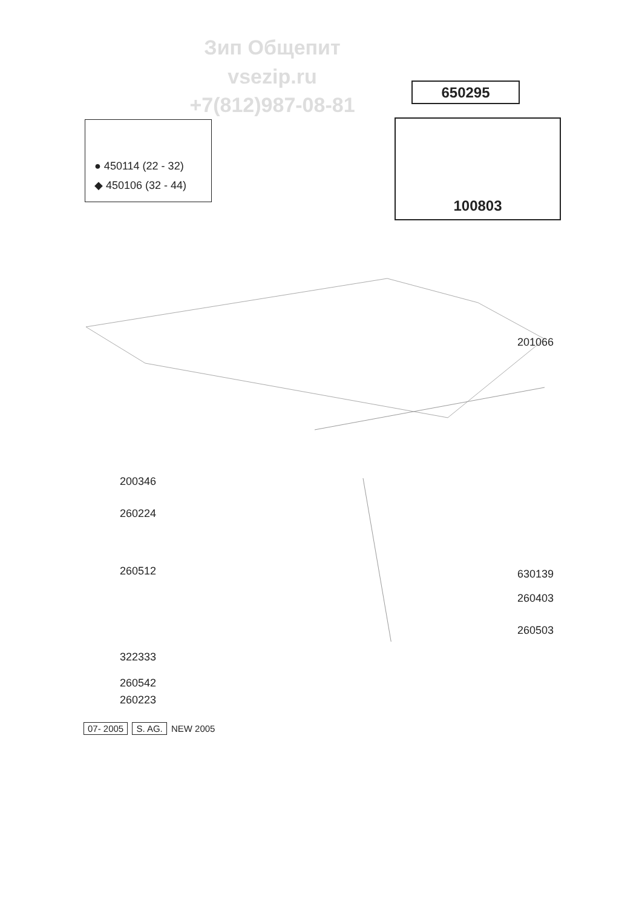Зип Общепит
vsezip.ru
+7(812)987-08-81
650295
● 450114 (22 - 32)
◆ 450106 (32 - 44)
100803
201066
200346
260224
260512 630139
260403
260503
322333
260542
260223
07- 2005 S. AG. NEW 2005